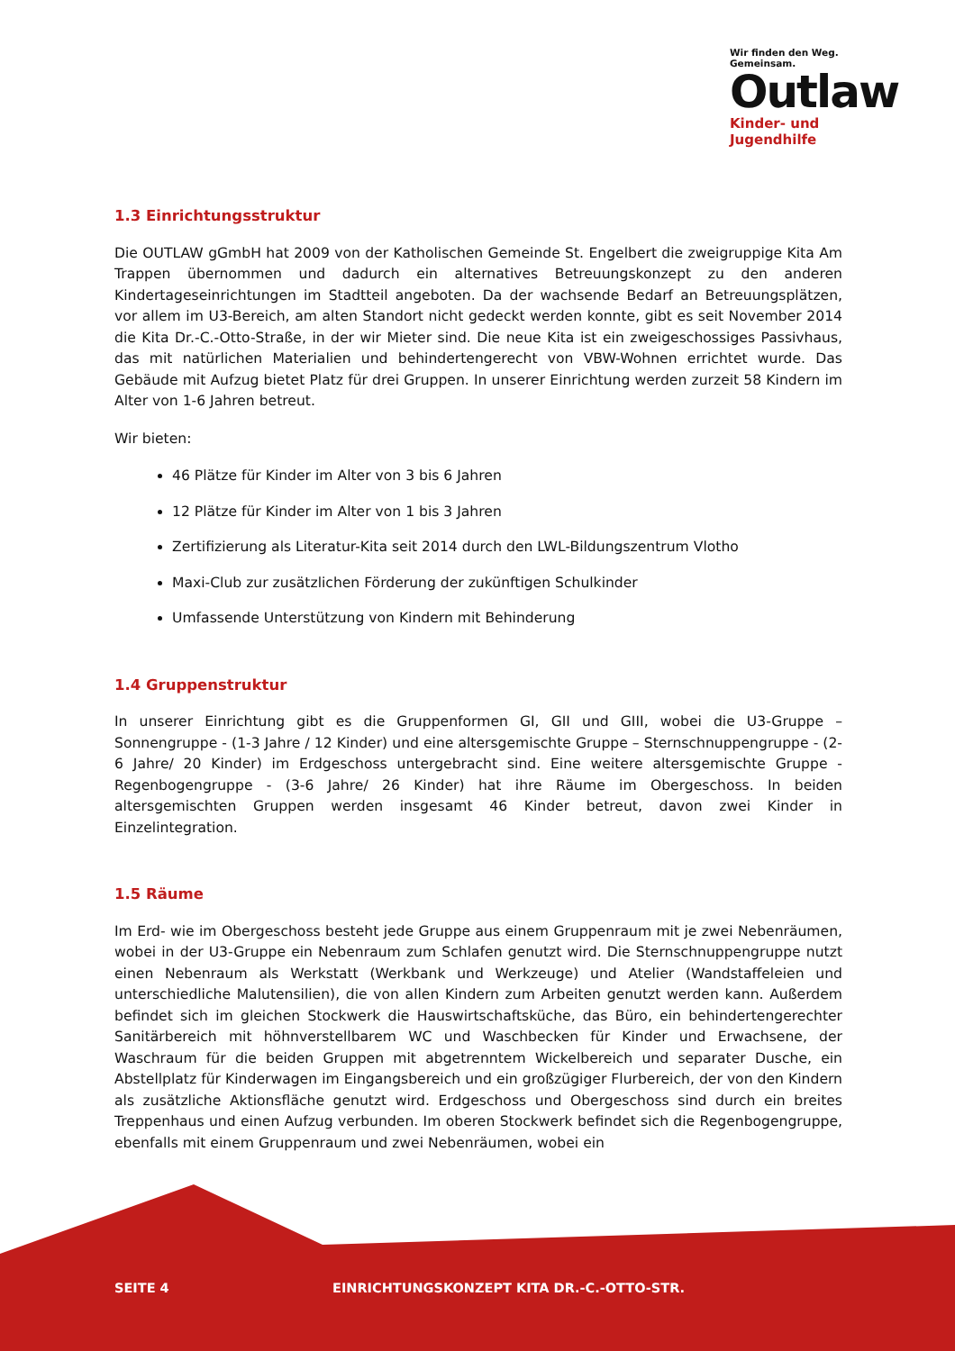Wir finden den Weg. Gemeinsam.
Outlaw
Kinder- und Jugendhilfe
1.3 Einrichtungsstruktur
Die OUTLAW gGmbH hat 2009 von der Katholischen Gemeinde St. Engelbert die zweigruppige Kita Am Trappen übernommen und dadurch ein alternatives Betreuungskonzept zu den anderen Kindertageseinrichtungen im Stadtteil angeboten. Da der wachsende Bedarf an Betreuungsplätzen, vor allem im U3-Bereich, am alten Standort nicht gedeckt werden konnte, gibt es seit November 2014 die Kita Dr.-C.-Otto-Straße, in der wir Mieter sind. Die neue Kita ist ein zweigeschossiges Passivhaus, das mit natürlichen Materialien und behindertengerecht von VBW-Wohnen errichtet wurde. Das Gebäude mit Aufzug bietet Platz für drei Gruppen. In unserer Einrichtung werden zurzeit 58 Kindern im Alter von 1-6 Jahren betreut.
Wir bieten:
46 Plätze für Kinder im Alter von 3 bis 6 Jahren
12 Plätze für Kinder im Alter von 1 bis 3 Jahren
Zertifizierung als Literatur-Kita seit 2014 durch den LWL-Bildungszentrum Vlotho
Maxi-Club zur zusätzlichen Förderung der zukünftigen Schulkinder
Umfassende Unterstützung von Kindern mit Behinderung
1.4 Gruppenstruktur
In unserer Einrichtung gibt es die Gruppenformen GI, GII und GIII, wobei die U3-Gruppe – Sonnengruppe - (1-3 Jahre / 12 Kinder) und eine altersgemischte Gruppe – Sternschnuppengruppe - (2-6 Jahre/ 20 Kinder) im Erdgeschoss untergebracht sind. Eine weitere altersgemischte Gruppe - Regenbogengruppe - (3-6 Jahre/ 26 Kinder) hat ihre Räume im Obergeschoss. In beiden altersgemischten Gruppen werden insgesamt 46 Kinder betreut, davon zwei Kinder in Einzelintegration.
1.5 Räume
Im Erd- wie im Obergeschoss besteht jede Gruppe aus einem Gruppenraum mit je zwei Nebenräumen, wobei in der U3-Gruppe ein Nebenraum zum Schlafen genutzt wird. Die Sternschnuppengruppe nutzt einen Nebenraum als Werkstatt (Werkbank und Werkzeuge) und Atelier (Wandstaffeleien und unterschiedliche Malutensilien), die von allen Kindern zum Arbeiten genutzt werden kann. Außerdem befindet sich im gleichen Stockwerk die Hauswirtschaftsküche, das Büro, ein behindertengerechter Sanitärbereich mit höhnverstellbarem WC und Waschbecken für Kinder und Erwachsene, der Waschraum für die beiden Gruppen mit abgetrenntem Wickelbereich und separater Dusche, ein Abstellplatz für Kinderwagen im Eingangsbereich und ein großzügiger Flurbereich, der von den Kindern als zusätzliche Aktionsfläche genutzt wird. Erdgeschoss und Obergeschoss sind durch ein breites Treppenhaus und einen Aufzug verbunden. Im oberen Stockwerk befindet sich die Regenbogengruppe, ebenfalls mit einem Gruppenraum und zwei Nebenräumen, wobei ein
SEITE 4 EINRICHTUNGSKONZEPT KITA DR.-C.-OTTO-STR.